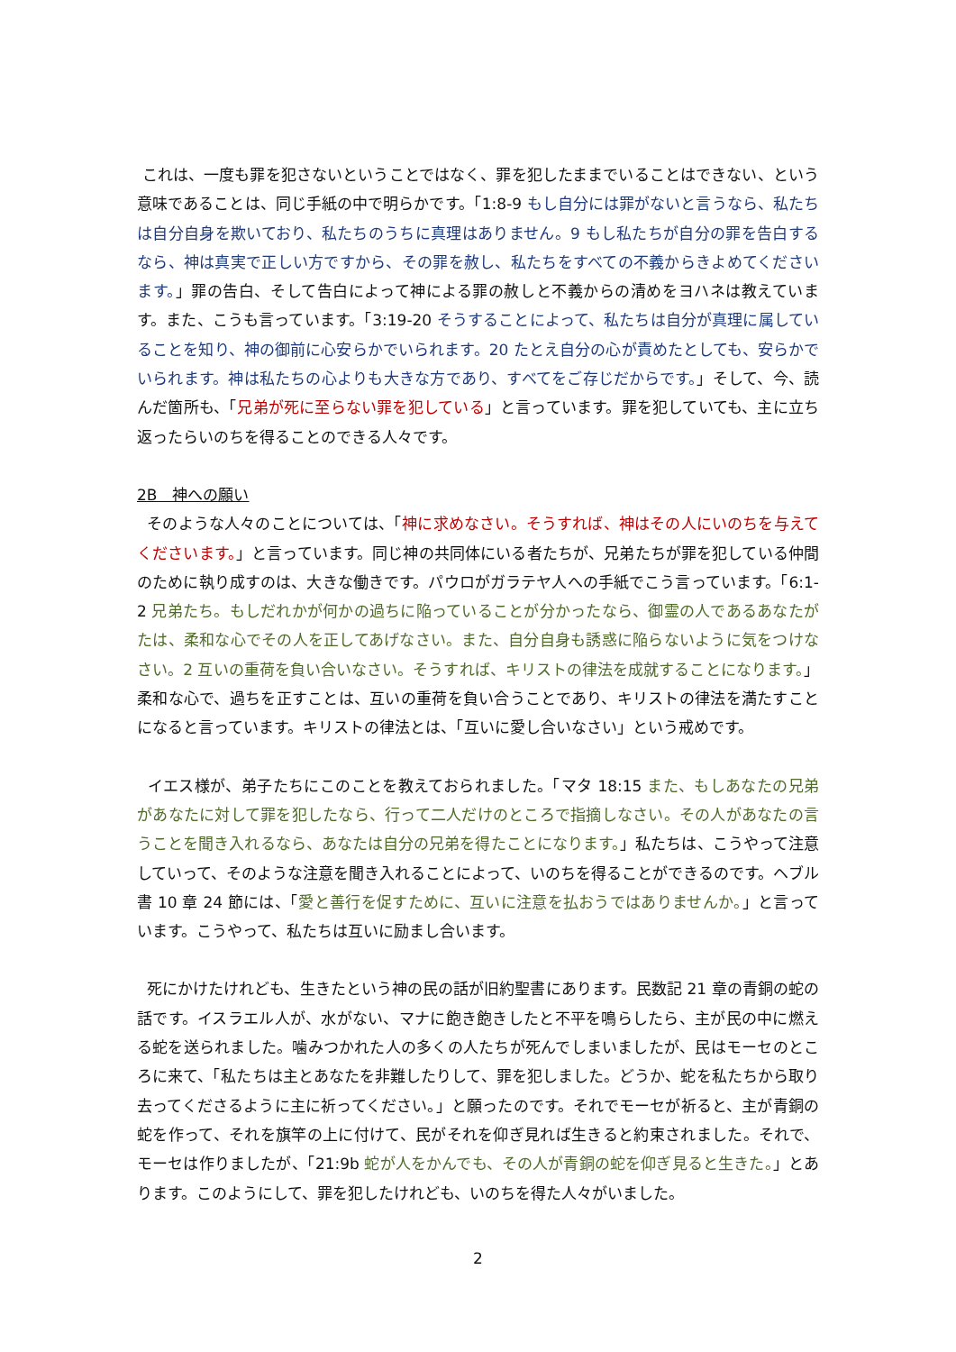これは、一度も罪を犯さないということではなく、罪を犯したままでいることはできない、という意味であることは、同じ手紙の中で明らかです。「1:8-9 もし自分には罪がないと言うなら、私たちは自分自身を欺いており、私たちのうちに真理はありません。9 もし私たちが自分の罪を告白するなら、神は真実で正しい方ですから、その罪を赦し、私たちをすべての不義からきよめてくださいます。」罪の告白、そして告白によって神による罪の赦しと不義からの清めをヨハネは教えています。また、こうも言っています。「3:19-20 そうすることによって、私たちは自分が真理に属していることを知り、神の御前に心安らかでいられます。20 たとえ自分の心が責めたとしても、安らかでいられます。神は私たちの心よりも大きな方であり、すべてをご存じだからです。」そして、今、読んだ箇所も、「兄弟が死に至らない罪を犯している」と言っています。罪を犯していても、主に立ち返ったらいのちを得ることのできる人々です。
2B　神への願い
そのような人々のことについては、「神に求めなさい。そうすれば、神はその人にいのちを与えてくださいます。」と言っています。同じ神の共同体にいる者たちが、兄弟たちが罪を犯している仲間のために執り成すのは、大きな働きです。パウロがガラテヤ人への手紙でこう言っています。「6:1-2 兄弟たち。もしだれかが何かの過ちに陥っていることが分かったなら、御霊の人であるあなたがたは、柔和な心でその人を正してあげなさい。また、自分自身も誘惑に陥らないように気をつけなさい。2 互いの重荷を負い合いなさい。そうすれば、キリストの律法を成就することになります。」柔和な心で、過ちを正すことは、互いの重荷を負い合うことであり、キリストの律法を満たすことになると言っています。キリストの律法とは、「互いに愛し合いなさい」という戒めです。
イエス様が、弟子たちにこのことを教えておられました。「マタ 18:15 また、もしあなたの兄弟があなたに対して罪を犯したなら、行って二人だけのところで指摘しなさい。その人があなたの言うことを聞き入れるなら、あなたは自分の兄弟を得たことになります。」私たちは、こうやって注意していって、そのような注意を聞き入れることによって、いのちを得ることができるのです。ヘブル書 10 章 24 節には、「愛と善行を促すために、互いに注意を払おうではありませんか。」と言っています。こうやって、私たちは互いに励まし合います。
死にかけたけれども、生きたという神の民の話が旧約聖書にあります。民数記 21 章の青銅の蛇の話です。イスラエル人が、水がない、マナに飽き飽きしたと不平を鳴らしたら、主が民の中に燃える蛇を送られました。噛みつかれた人の多くの人たちが死んでしまいましたが、民はモーセのところに来て、「私たちは主とあなたを非難したりして、罪を犯しました。どうか、蛇を私たちから取り去ってくださるように主に祈ってください。」と願ったのです。それでモーセが祈ると、主が青銅の蛇を作って、それを旗竿の上に付けて、民がそれを仰ぎ見れば生きると約束されました。それで、モーセは作りましたが、「21:9b 蛇が人をかんでも、その人が青銅の蛇を仰ぎ見ると生きた。」とあります。このようにして、罪を犯したけれども、いのちを得た人々がいました。
2